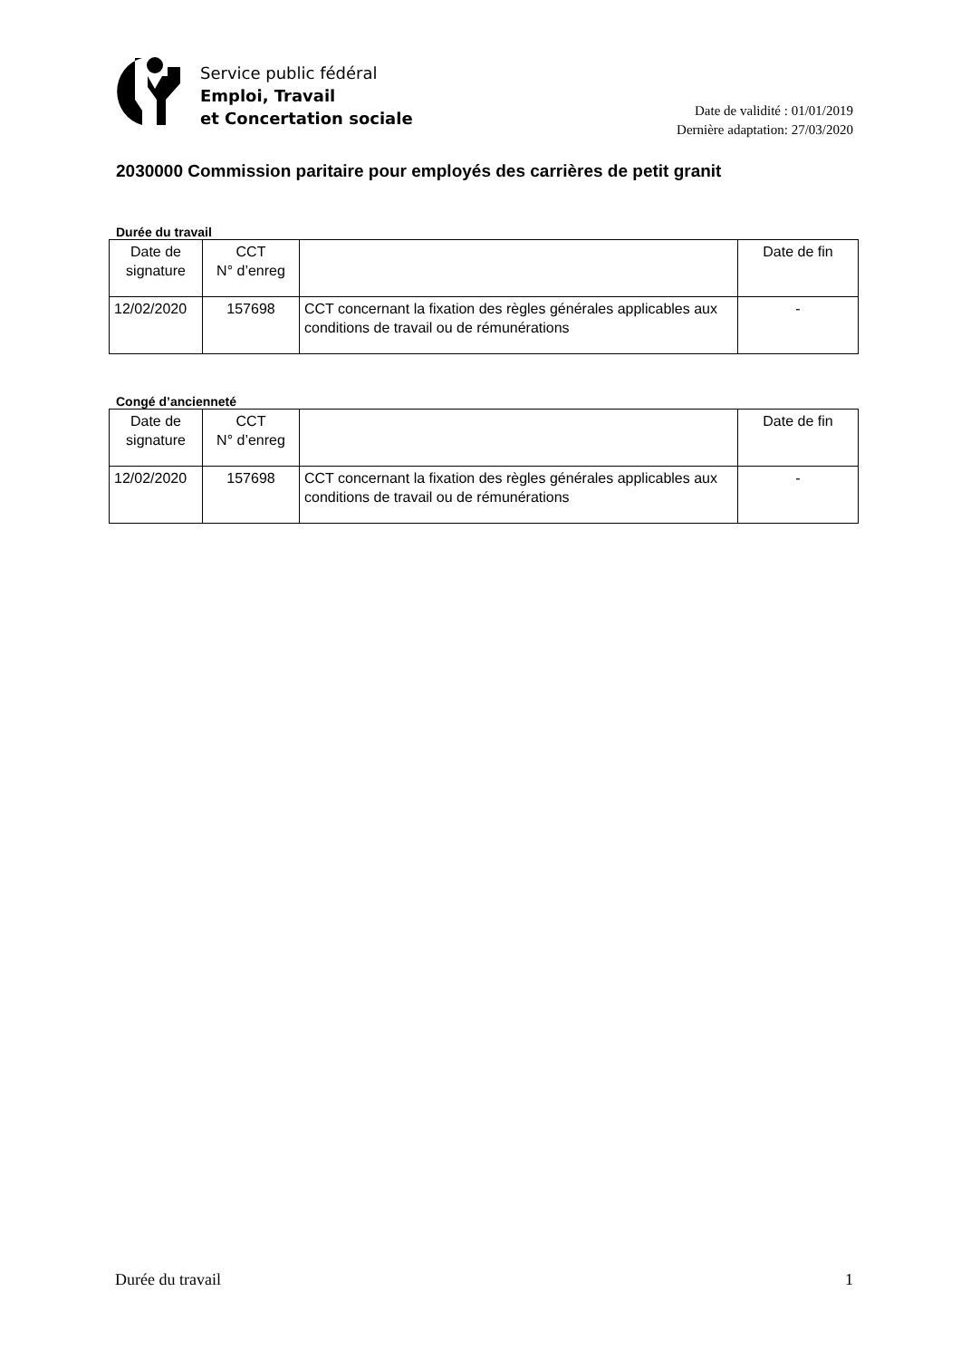Service public fédéral
Emploi, Travail
et Concertation sociale
Date de validité : 01/01/2019
Dernière adaptation: 27/03/2020
2030000 Commission paritaire pour employés des carrières de petit granit
Durée du travail
| Date de signature | CCT N° d’enreg | | Date de fin |
| 12/02/2020 | 157698 | CCT concernant la fixation des règles générales applicables aux conditions de travail ou de rémunérations | - |
Congé d’ancienneté
| Date de signature | CCT N° d’enreg | | Date de fin |
| 12/02/2020 | 157698 | CCT concernant la fixation des règles générales applicables aux conditions de travail ou de rémunérations | - |
Durée du travail 1